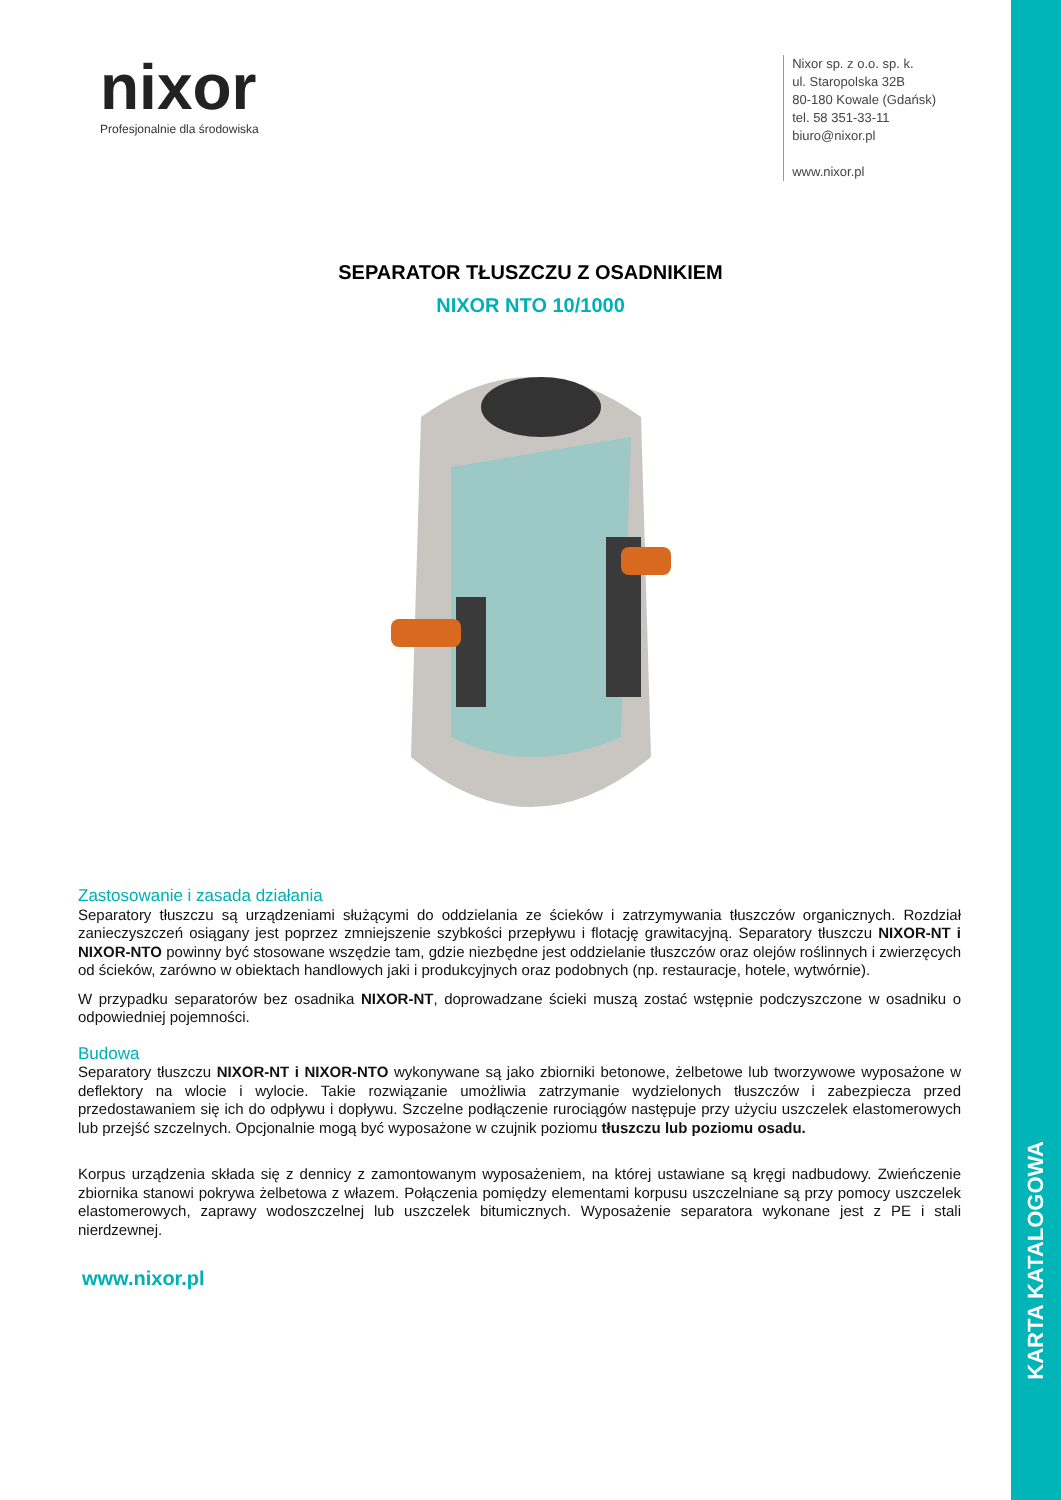KARTA KATALOGOWA
nixor
Profesjonalnie dla środowiska
Nixor sp. z o.o. sp. k.
ul. Staropolska 32B
80-180 Kowale (Gdańsk)
tel. 58 351-33-11
biuro@nixor.pl
www.nixor.pl
SEPARATOR TŁUSZCZU Z OSADNIKIEM
NIXOR NTO 10/1000
Zastosowanie i zasada działania
Separatory tłuszczu są urządzeniami służącymi do oddzielania ze ścieków i zatrzymywania tłuszczów organicznych. Rozdział zanieczyszczeń osiągany jest poprzez zmniejszenie szybkości przepływu i flotację grawitacyjną. Separatory tłuszczu NIXOR-NT i NIXOR-NTO powinny być stosowane wszędzie tam, gdzie niezbędne jest oddzielanie tłuszczów oraz olejów roślinnych i zwierzęcych od ścieków, zarówno w obiektach handlowych jaki i produkcyjnych oraz podobnych (np. restauracje, hotele, wytwórnie).
W przypadku separatorów bez osadnika NIXOR-NT, doprowadzane ścieki muszą zostać wstępnie podczyszczone w osadniku o odpowiedniej pojemności.
Budowa
Separatory tłuszczu NIXOR-NT i NIXOR-NTO wykonywane są jako zbiorniki betonowe, żelbetowe lub tworzywowe wyposażone w deflektory na wlocie i wylocie. Takie rozwiązanie umożliwia zatrzymanie wydzielonych tłuszczów i zabezpiecza przed przedostawaniem się ich do odpływu i dopływu. Szczelne podłączenie rurociągów następuje przy użyciu uszczelek elastomerowych lub przejść szczelnych. Opcjonalnie mogą być wyposażone w czujnik poziomu tłuszczu lub poziomu osadu.
Korpus urządzenia składa się z dennicy z zamontowanym wyposażeniem, na której ustawiane są kręgi nadbudowy. Zwieńczenie zbiornika stanowi pokrywa żelbetowa z włazem. Połączenia pomiędzy elementami korpusu uszczelniane są przy pomocy uszczelek elastomerowych, zaprawy wodoszczelnej lub uszczelek bitumicznych. Wyposażenie separatora wykonane jest z PE i stali nierdzewnej.
www.nixor.pl